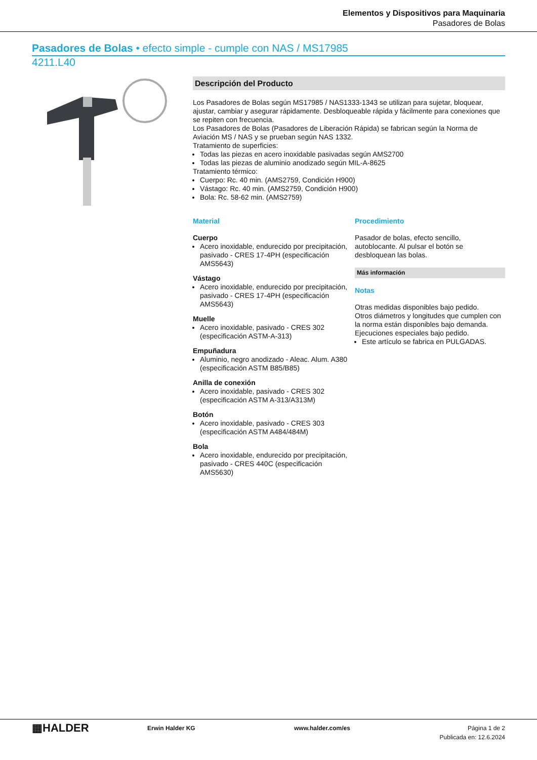Elementos y Dispositivos para Maquinaria
Pasadores de Bolas
Pasadores de Bolas • efecto simple - cumple con NAS / MS17985
4211.L40
Descripción del Producto
Los Pasadores de Bolas según MS17985 / NAS1333-1343 se utilizan para sujetar, bloquear, ajustar, cambiar y asegurar rápidamente. Desbloqueable rápida y fácilmente para conexiones que se repiten con frecuencia.
Los Pasadores de Bolas (Pasadores de Liberación Rápida) se fabrican según la Norma de Aviación MS / NAS y se prueban según NAS 1332.
Tratamiento de superficies:
Todas las piezas en acero inoxidable pasivadas según AMS2700
Todas las piezas de aluminio anodizado según MIL-A-8625
Tratamiento térmico:
Cuerpo: Rc. 40 min. (AMS2759, Condición H900)
Vástago: Rc. 40 min. (AMS2759, Condición H900)
Bola: Rc. 58-62 min. (AMS2759)
Material
Cuerpo
Acero inoxidable, endurecido por precipitación, pasivado - CRES 17-4PH (especificación AMS5643)
Vástago
Acero inoxidable, endurecido por precipitación, pasivado - CRES 17-4PH (especificación AMS5643)
Muelle
Acero inoxidable, pasivado - CRES 302 (especificación ASTM-A-313)
Empuñadura
Aluminio, negro anodizado - Aleac. Alum. A380 (especificación ASTM B85/B85)
Anilla de conexión
Acero inoxidable, pasivado - CRES 302 (especificación ASTM A-313/A313M)
Botón
Acero inoxidable, pasivado - CRES 303 (especificación ASTM A484/484M)
Bola
Acero inoxidable, endurecido por precipitación, pasivado - CRES 440C (especificación AMS5630)
Procedimiento
Pasador de bolas, efecto sencillo, autoblocante. Al pulsar el botón se desbloquean las bolas.
Más información
Notas
Otras medidas disponibles bajo pedido.
Otros diámetros y longitudes que cumplen con la norma están disponibles bajo demanda.
Ejecuciones especiales bajo pedido.
Este artículo se fabrica en PULGADAS.
▦HALDER
Erwin Halder KG www.halder.com/es Página 1 de 2
Publicada en: 12.6.2024